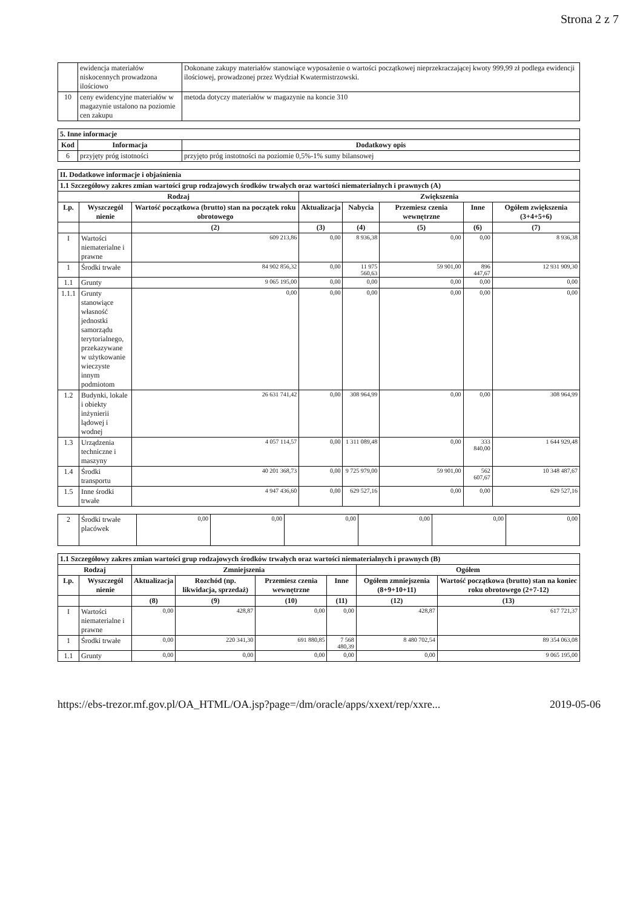Strona 2 z 7
| | ewidencja materiałów niskocennych prowadzona ilościowo | Dokonane zakupy materiałów stanowiące wyposażenie o wartości początkowej nieprzekraczającej kwoty 999,99 zł podlega ewidencji ilościowej, prowadzonej przez Wydział Kwatermistrzowski. |
| 10 | ceny ewidencyjne materiałów w magazynie ustalono na poziomie cen zakupu | metoda dotyczy materiałów w magazynie na koncie 310 |
| 5. Inne informacje | | |
| --- | --- | --- |
| Kod | Informacja | Dodatkowy opis |
| 6 | przyjęty próg istotności | przyjęto próg instotności na poziomie 0,5%-1% sumy bilansowej |
| II. Dodatkowe informacje i objaśnienia | | | | | | | |
| --- | --- | --- | --- | --- | --- | --- | --- |
| 1.1 Szczegółowy zakres zmian wartości grup rodzajowych środków trwałych oraz wartości niematerialnych i prawnych (A) | | | | | | | |
| Rodzaj | | | Zwiększenia | | | | |
| Lp. | Wyszczegól nienie | Wartość początkowa (brutto) stan na początek roku obrotowego | Aktualizacja | Nabycia | Przemiesz czenia wewnętrzne | Inne | Ogółem zwiększenia (3+4+5+6) |
| | | (2) | (3) | (4) | (5) | (6) | (7) |
| I | Wartości niematerialne i prawne | 609 213,86 | 0,00 | 8 936,38 | 0,00 | 0,00 | 8 936,38 |
| 1 | Środki trwałe | 84 902 856,32 | 0,00 | 11 975 560,63 | 59 901,00 | 896 447,67 | 12 931 909,30 |
| 1.1 | Grunty | 9 065 195,00 | 0,00 | 0,00 | 0,00 | 0,00 | 0,00 |
| 1.1.1 | Grunty stanowiące własność jednostki samorządu terytorialnego, przekazywane w użytkowanie wieczyste innym podmiotom | 0,00 | 0,00 | 0,00 | 0,00 | 0,00 | 0,00 |
| 1.2 | Budynki, lokale i obiekty inżynierii lądowej i wodnej | 26 631 741,42 | 0,00 | 308 964,99 | 0,00 | 0,00 | 308 964,99 |
| 1.3 | Urządzenia techniczne i maszyny | 4 057 114,57 | 0,00 | 1 311 089,48 | 0,00 | 333 840,00 | 1 644 929,48 |
| 1.4 | Środki transportu | 40 201 368,73 | 0,00 | 9 725 979,00 | 59 901,00 | 562 607,67 | 10 348 487,67 |
| 1.5 | Inne środki trwałe | 4 947 436,60 | 0,00 | 629 527,16 | 0,00 | 0,00 | 629 527,16 |
| 2 | Środki trwałe placówek | 0,00 | 0,00 | 0,00 | 0,00 | 0,00 | 0,00 |
| 1.1 Szczegółowy zakres zmian wartości grup rodzajowych środków trwałych oraz wartości niematerialnych i prawnych (B) | | | | | | | |
| --- | --- | --- | --- | --- | --- | --- | --- |
| Rodzaj | | Zmniejszenia | | | | Ogółem | |
| Lp. | Wyszczegól nienie | Aktualizacja | Rozchód (np. likwidacja, sprzedaż) | Przemiesz czenia wewnętrzne | Inne | Ogółem zmniejszenia (8+9+10+11) | Wartość początkowa (brutto) stan na koniec roku obrotowego (2+7-12) |
| | | (8) | (9) | (10) | (11) | (12) | (13) |
| I | Wartości niematerialne i prawne | 0,00 | 428,87 | 0,00 | 0,00 | 428,87 | 617 721,37 |
| 1 | Środki trwałe | 0,00 | 220 341,30 | 691 880,85 | 7 568 480,39 | 8 480 702,54 | 89 354 063,08 |
| 1.1 | Grunty | 0,00 | 0,00 | 0,00 | 0,00 | 0,00 | 9 065 195,00 |
https://ebs-trezor.mf.gov.pl/OA_HTML/OA.jsp?page=/dm/oracle/apps/xxext/rep/xxre... 2019-05-06